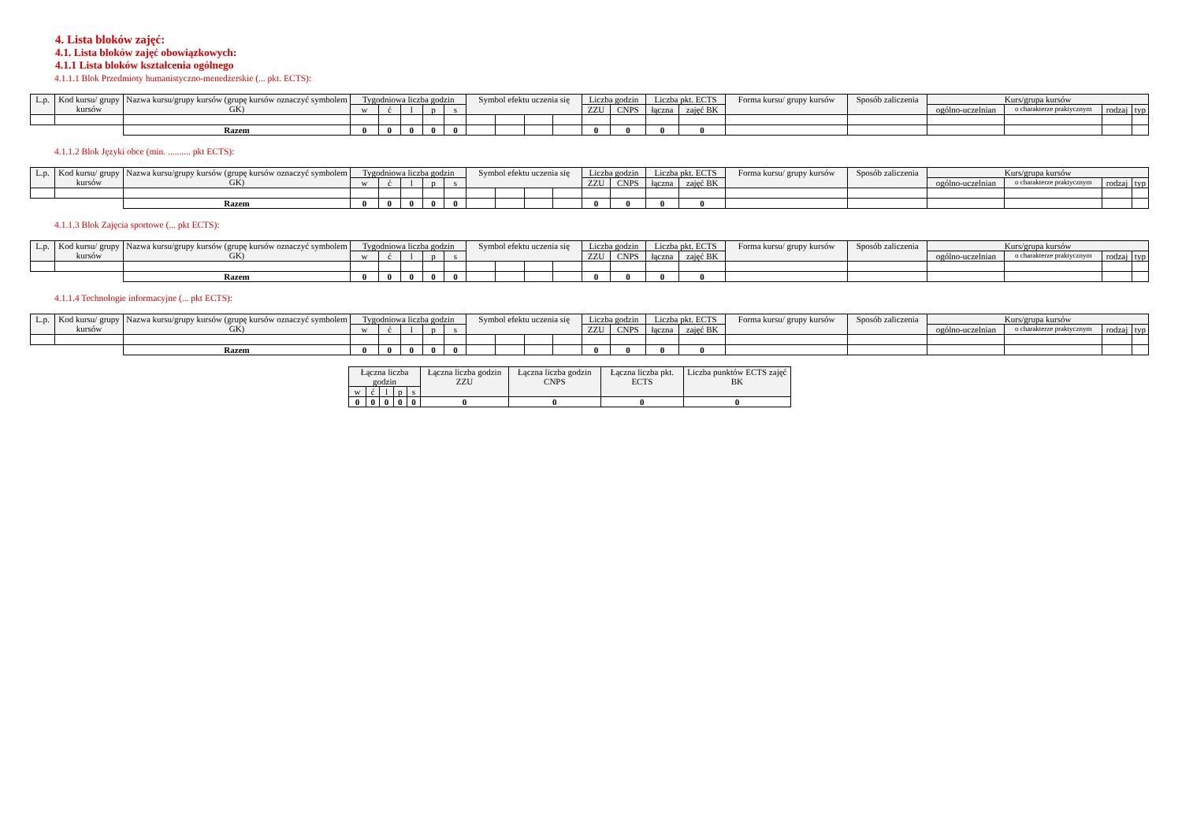4. Lista bloków zajęć:
4.1. Lista bloków zajęć obowiązkowych:
4.1.1 Lista bloków kształcenia ogólnego
4.1.1.1 Blok Przedmioty humanistyczno-menedżerskie (... pkt. ECTS):
| L.p. | Kod kursu/ grupy kursów | Nazwa kursu/grupy kursów (grupę kursów oznaczyć symbolem GK) | Tygodniowa liczba godzin | | | | | Symbol efektu uczenia się | | | | Liczba godzin | | Liczba pkt. ECTS | | Forma kursu/ grupy kursów | Sposób zaliczenia | Kurs/grupa kursów | | | |
| --- | --- | --- | --- | --- | --- | --- | --- | --- | --- | --- | --- | --- | --- | --- | --- | --- | --- | --- | --- | --- | --- |
| | | | w | ć | l | p | s | | | | | ZZU | CNPS | łączna | zajęć BK | | | ogólno-uczelnian | o charakterze praktycznym | rodzaj | typ |
| | | Razem | 0 | 0 | 0 | 0 | 0 | | | | | 0 | 0 | 0 | 0 | | | | | | |
4.1.1.2 Blok Języki obce (min. .......... pkt ECTS):
| L.p. | Kod kursu/ grupy kursów | Nazwa kursu/grupy kursów (grupę kursów oznaczyć symbolem GK) | Tygodniowa liczba godzin | | | | | Symbol efektu uczenia się | | | | Liczba godzin | | Liczba pkt. ECTS | | Forma kursu/ grupy kursów | Sposób zaliczenia | Kurs/grupa kursów | | | |
| --- | --- | --- | --- | --- | --- | --- | --- | --- | --- | --- | --- | --- | --- | --- | --- | --- | --- | --- | --- | --- | --- |
| | | | w | ć | l | p | s | | | | | ZZU | CNPS | łączna | zajęć BK | | | ogólno-uczelnian | o charakterze praktycznym | rodzaj | typ |
| | | Razem | 0 | 0 | 0 | 0 | 0 | | | | | 0 | 0 | 0 | 0 | | | | | | |
4.1.1.3 Blok Zajęcia sportowe (... pkt ECTS):
| L.p. | Kod kursu/ grupy kursów | Nazwa kursu/grupy kursów (grupę kursów oznaczyć symbolem GK) | Tygodniowa liczba godzin | | | | | Symbol efektu uczenia się | | | | Liczba godzin | | Liczba pkt. ECTS | | Forma kursu/ grupy kursów | Sposób zaliczenia | Kurs/grupa kursów | | | |
| --- | --- | --- | --- | --- | --- | --- | --- | --- | --- | --- | --- | --- | --- | --- | --- | --- | --- | --- | --- | --- | --- |
| | | | w | ć | l | p | s | | | | | ZZU | CNPS | łączna | zajęć BK | | | ogólno-uczelnian | o charakterze praktycznym | rodzaj | typ |
| | | Razem | 0 | 0 | 0 | 0 | 0 | | | | | 0 | 0 | 0 | 0 | | | | | | |
4.1.1.4 Technologie informacyjne (... pkt ECTS):
| L.p. | Kod kursu/ grupy kursów | Nazwa kursu/grupy kursów (grupę kursów oznaczyć symbolem GK) | Tygodniowa liczba godzin | | | | | Symbol efektu uczenia się | | | | Liczba godzin | | Liczba pkt. ECTS | | Forma kursu/ grupy kursów | Sposób zaliczenia | Kurs/grupa kursów | | | |
| --- | --- | --- | --- | --- | --- | --- | --- | --- | --- | --- | --- | --- | --- | --- | --- | --- | --- | --- | --- | --- | --- |
| | | | w | ć | l | p | s | | | | | ZZU | CNPS | łączna | zajęć BK | | | ogólno-uczelnian | o charakterze praktycznym | rodzaj | typ |
| | | Razem | 0 | 0 | 0 | 0 | 0 | | | | | 0 | 0 | 0 | 0 | | | | | | |
| Łączna liczba godzin | | | | | Łączna liczba godzin ZZU | Łączna liczba godzin CNPS | Łączna liczba pkt. ECTS | Liczba punktów ECTS zajęć BK |
| --- | --- | --- | --- | --- | --- | --- | --- | --- |
| w | ć | l | p | s | | | | |
| 0 | 0 | 0 | 0 | 0 | 0 | 0 | 0 | 0 |